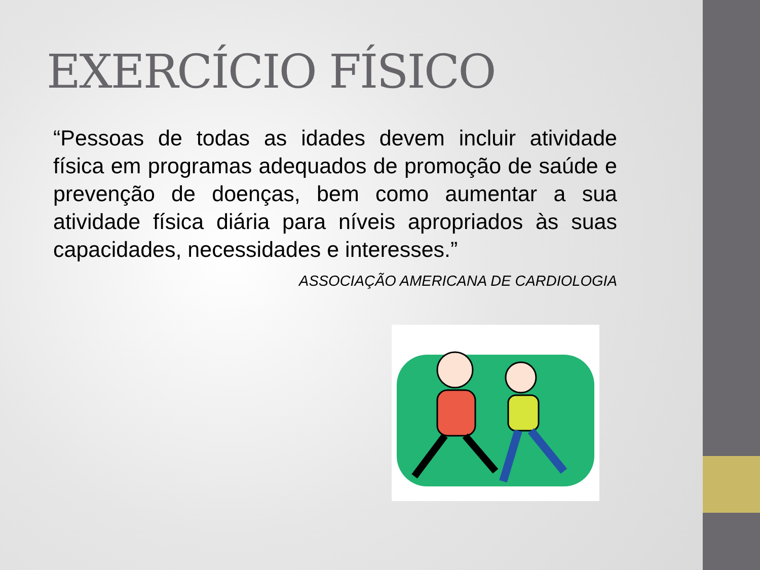EXERCÍCIO FÍSICO
“Pessoas de todas as idades devem incluir atividade física em programas adequados de promoção de saúde e prevenção de doenças, bem como aumentar a sua atividade física diária para níveis apropriados às suas capacidades, necessidades e interesses.”
ASSOCIAÇÃO AMERICANA DE CARDIOLOGIA